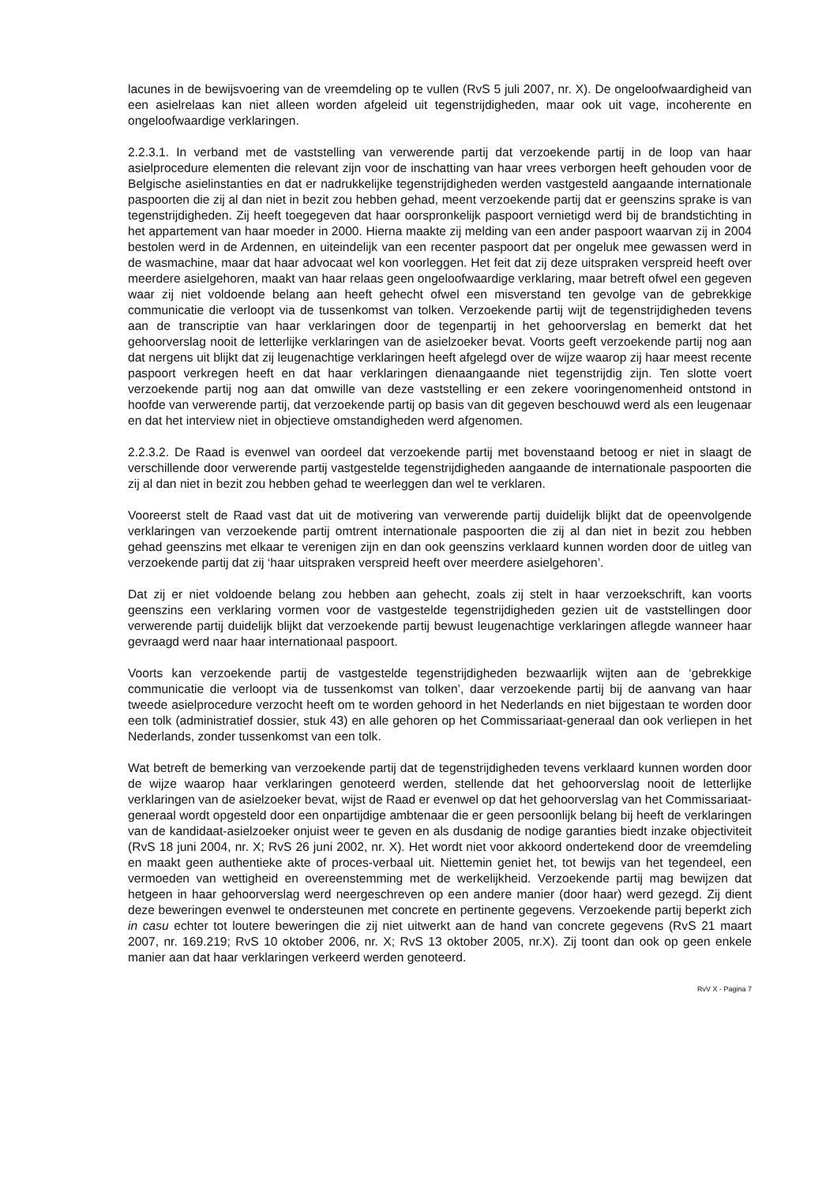lacunes in de bewijsvoering van de vreemdeling op te vullen (RvS 5 juli 2007, nr. X). De ongeloofwaardigheid van een asielrelaas kan niet alleen worden afgeleid uit tegenstrijdigheden, maar ook uit vage, incoherente en ongeloofwaardige verklaringen.
2.2.3.1. In verband met de vaststelling van verwerende partij dat verzoekende partij in de loop van haar asielprocedure elementen die relevant zijn voor de inschatting van haar vrees verborgen heeft gehouden voor de Belgische asielinstanties en dat er nadrukkelijke tegenstrijdigheden werden vastgesteld aangaande internationale paspoorten die zij al dan niet in bezit zou hebben gehad, meent verzoekende partij dat er geenszins sprake is van tegenstrijdigheden. Zij heeft toegegeven dat haar oorspronkelijk paspoort vernietigd werd bij de brandstichting in het appartement van haar moeder in 2000. Hierna maakte zij melding van een ander paspoort waarvan zij in 2004 bestolen werd in de Ardennen, en uiteindelijk van een recenter paspoort dat per ongeluk mee gewassen werd in de wasmachine, maar dat haar advocaat wel kon voorleggen. Het feit dat zij deze uitspraken verspreid heeft over meerdere asielgehoren, maakt van haar relaas geen ongeloofwaardige verklaring, maar betreft ofwel een gegeven waar zij niet voldoende belang aan heeft gehecht ofwel een misverstand ten gevolge van de gebrekkige communicatie die verloopt via de tussenkomst van tolken. Verzoekende partij wijt de tegenstrijdigheden tevens aan de transcriptie van haar verklaringen door de tegenpartij in het gehoorverslag en bemerkt dat het gehoorverslag nooit de letterlijke verklaringen van de asielzoeker bevat. Voorts geeft verzoekende partij nog aan dat nergens uit blijkt dat zij leugenachtige verklaringen heeft afgelegd over de wijze waarop zij haar meest recente paspoort verkregen heeft en dat haar verklaringen dienaangaande niet tegenstrijdig zijn. Ten slotte voert verzoekende partij nog aan dat omwille van deze vaststelling er een zekere vooringenomenheid ontstond in hoofde van verwerende partij, dat verzoekende partij op basis van dit gegeven beschouwd werd als een leugenaar en dat het interview niet in objectieve omstandigheden werd afgenomen.
2.2.3.2. De Raad is evenwel van oordeel dat verzoekende partij met bovenstaand betoog er niet in slaagt de verschillende door verwerende partij vastgestelde tegenstrijdigheden aangaande de internationale paspoorten die zij al dan niet in bezit zou hebben gehad te weerleggen dan wel te verklaren.
Vooreerst stelt de Raad vast dat uit de motivering van verwerende partij duidelijk blijkt dat de opeenvolgende verklaringen van verzoekende partij omtrent internationale paspoorten die zij al dan niet in bezit zou hebben gehad geenszins met elkaar te verenigen zijn en dan ook geenszins verklaard kunnen worden door de uitleg van verzoekende partij dat zij ‘haar uitspraken verspreid heeft over meerdere asielgehoren’.
Dat zij er niet voldoende belang zou hebben aan gehecht, zoals zij stelt in haar verzoekschrift, kan voorts geenszins een verklaring vormen voor de vastgestelde tegenstrijdigheden gezien uit de vaststellingen door verwerende partij duidelijk blijkt dat verzoekende partij bewust leugenachtige verklaringen aflegde wanneer haar gevraagd werd naar haar internationaal paspoort.
Voorts kan verzoekende partij de vastgestelde tegenstrijdigheden bezwaarlijk wijten aan de ‘gebrekkige communicatie die verloopt via de tussenkomst van tolken’, daar verzoekende partij bij de aanvang van haar tweede asielprocedure verzocht heeft om te worden gehoord in het Nederlands en niet bijgestaan te worden door een tolk (administratief dossier, stuk 43) en alle gehoren op het Commissariaat-generaal dan ook verliepen in het Nederlands, zonder tussenkomst van een tolk.
Wat betreft de bemerking van verzoekende partij dat de tegenstrijdigheden tevens verklaard kunnen worden door de wijze waarop haar verklaringen genoteerd werden, stellende dat het gehoorverslag nooit de letterlijke verklaringen van de asielzoeker bevat, wijst de Raad er evenwel op dat het gehoorverslag van het Commissariaat-generaal wordt opgesteld door een onpartijdige ambtenaar die er geen persoonlijk belang bij heeft de verklaringen van de kandidaat-asielzoeker onjuist weer te geven en als dusdanig de nodige garanties biedt inzake objectiviteit (RvS 18 juni 2004, nr. X; RvS 26 juni 2002, nr. X). Het wordt niet voor akkoord ondertekend door de vreemdeling en maakt geen authentieke akte of proces-verbaal uit. Niettemin geniet het, tot bewijs van het tegendeel, een vermoeden van wettigheid en overeenstemming met de werkelijkheid. Verzoekende partij mag bewijzen dat hetgeen in haar gehoorverslag werd neergeschreven op een andere manier (door haar) werd gezegd. Zij dient deze beweringen evenwel te ondersteunen met concrete en pertinente gegevens. Verzoekende partij beperkt zich in casu echter tot loutere beweringen die zij niet uitwerkt aan de hand van concrete gegevens (RvS 21 maart 2007, nr. 169.219; RvS 10 oktober 2006, nr. X; RvS 13 oktober 2005, nr.X). Zij toont dan ook op geen enkele manier aan dat haar verklaringen verkeerd werden genoteerd.
RvV X - Pagina 7